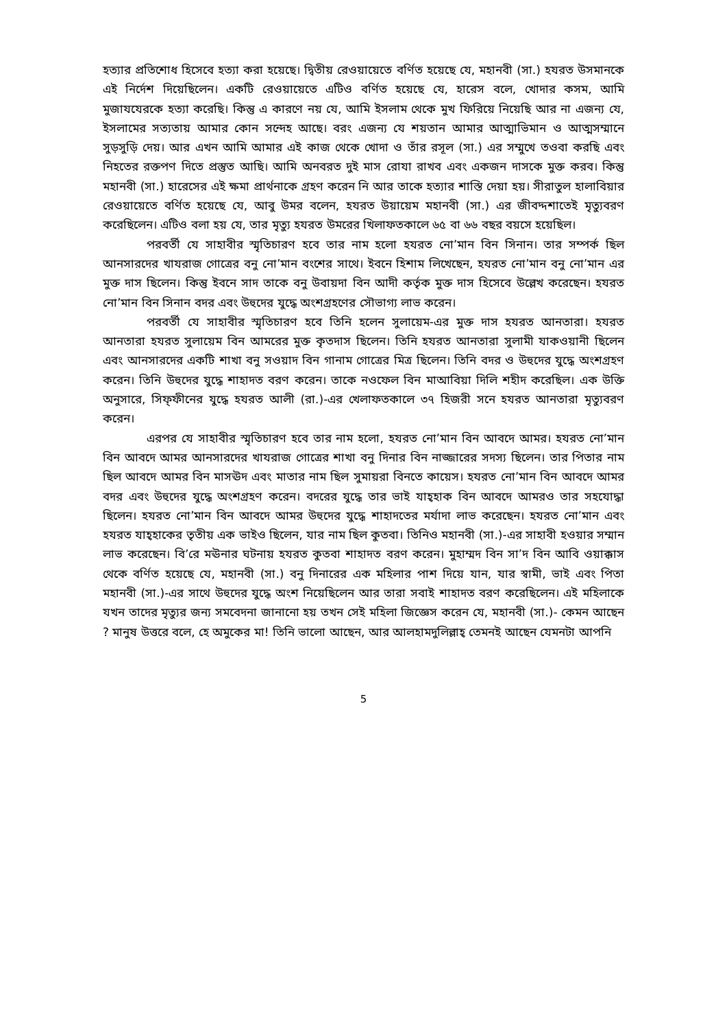হত্যার প্রতিশোধ হিসেবে হত্যা করা হয়েছে। দ্বিতীয় রেওয়ায়েতে বর্ণিত হয়েছে যে, মহানবী (সা.) হযরত উসমানকে এই নির্দেশ দিয়েছিলেন। একটি রেওয়ায়েতে এটিও বর্ণিত হয়েছে যে, হারেস বলে, খোদার কসম, আমি মুজাযযেরকে হত্যা করেছি। কিন্তু এ কারণে নয় যে, আমি ইসলাম থেকে মুখ ফিরিয়ে নিয়েছি আর না এজন্য যে, ইসলামের সত্যতায় আমার কোন সন্দেহ আছে। বরং এজন্য যে শয়তান আমার আত্মাভিমান ও আত্মসম্মানে সুড়সুড়ি দেয়। আর এখন আমি আমার এই কাজ থেকে খোদা ও তাঁর রসূল (সা.) এর সম্মুখে তওবা করছি এবং নিহতের রক্তপণ দিতে প্রস্তুত আছি। আমি অনবরত দুই মাস রোযা রাখব এবং একজন দাসকে মুক্ত করব। কিন্তু মহানবী (সা.) হারেসের এই ক্ষমা প্রার্থনাকে গ্রহণ করেন নি আর তাকে হত্যার শাস্তি দেয়া হয়। সীরাতুল হালাবিয়ার রেওয়ায়েতে বর্ণিত হয়েছে যে, আবু উমর বলেন, হযরত উয়ায়েম মহানবী (সা.) এর জীবদ্দশাতেই মৃত্যুবরণ করেছিলেন। এটিও বলা হয় যে, তার মৃত্যু হযরত উমরের খিলাফতকালে ৬৫ বা ৬৬ বছর বয়সে হয়েছিল।
পরবর্তী যে সাহাবীর স্মৃতিচারণ হবে তার নাম হলো হযরত নো’মান বিন সিনান। তার সম্পর্ক ছিল আনসারদের খাযরাজ গোত্রের বনু নো’মান বংশের সাথে। ইবনে হিশাম লিখেছেন, হযরত নো’মান বনু নো’মান এর মুক্ত দাস ছিলেন। কিন্তু ইবনে সাদ তাকে বনু উবায়দা বিন আদী কর্তৃক মুক্ত দাস হিসেবে উল্লেখ করেছেন। হযরত নো’মান বিন সিনান বদর এবং উহুদের যুদ্ধে অংশগ্রহণের সৌভাগ্য লাভ করেন।
পরবর্তী যে সাহাবীর স্মৃতিচারণ হবে তিনি হলেন সুলায়েম-এর মুক্ত দাস হযরত আনতারা। হযরত আনতারা হযরত সুলায়েম বিন আমরের মুক্ত কৃতদাস ছিলেন। তিনি হযরত আনতারা সুলামী যাকওয়ানী ছিলেন এবং আনসারদের একটি শাখা বনু সওয়াদ বিন গানাম গোত্রের মিত্র ছিলেন। তিনি বদর ও উহুদের যুদ্ধে অংশগ্রহণ করেন। তিনি উহুদের যুদ্ধে শাহাদত বরণ করেন। তাকে নওফেল বিন মাআবিয়া দিলি শহীদ করেছিল। এক উক্তি অনুসারে, সিফ্ফীনের যুদ্ধে হযরত আলী (রা.)-এর খেলাফতকালে ৩৭ হিজরী সনে হযরত আনতারা মৃত্যুবরণ করেন।
এরপর যে সাহাবীর স্মৃতিচারণ হবে তার নাম হলো, হযরত নো’মান বিন আবদে আমর। হযরত নো’মান বিন আবদে আমর আনসারদের খাযরাজ গোত্রের শাখা বনু দিনার বিন নাজ্জারের সদস্য ছিলেন। তার পিতার নাম ছিল আবদে আমর বিন মাসঊদ এবং মাতার নাম ছিল সুমায়রা বিনতে কায়েস। হযরত নো’মান বিন আবদে আমর বদর এবং উহুদের যুদ্ধে অংশগ্রহণ করেন। বদরের যুদ্ধে তার ভাই যাহ্হাক বিন আবদে আমরও তার সহযোদ্ধা ছিলেন। হযরত নো’মান বিন আবদে আমর উহুদের যুদ্ধে শাহাদতের মর্যাদা লাভ করেছেন। হযরত নো’মান এবং হযরত যাহ্হাকের তৃতীয় এক ভাইও ছিলেন, যার নাম ছিল কুতবা। তিনিও মহানবী (সা.)-এর সাহাবী হওয়ার সম্মান লাভ করেছেন। বি’রে মঊনার ঘটনায় হযরত কুতবা শাহাদত বরণ করেন। মুহাম্মদ বিন সা’দ বিন আবি ওয়াক্কাস থেকে বর্ণিত হয়েছে যে, মহানবী (সা.) বনু দিনারের এক মহিলার পাশ দিয়ে যান, যার স্বামী, ভাই এবং পিতা মহানবী (সা.)-এর সাথে উহুদের যুদ্ধে অংশ নিয়েছিলেন আর তারা সবাই শাহাদত বরণ করেছিলেন। এই মহিলাকে যখন তাদের মৃত্যুর জন্য সমবেদনা জানানো হয় তখন সেই মহিলা জিজ্ঞেস করেন যে, মহানবী (সা.)- কেমন আছেন ? মানুষ উত্তরে বলে, হে অমুকের মা! তিনি ভালো আছেন, আর আলহামদুলিল্লাহ্ তেমনই আছেন যেমনটা আপনি
5